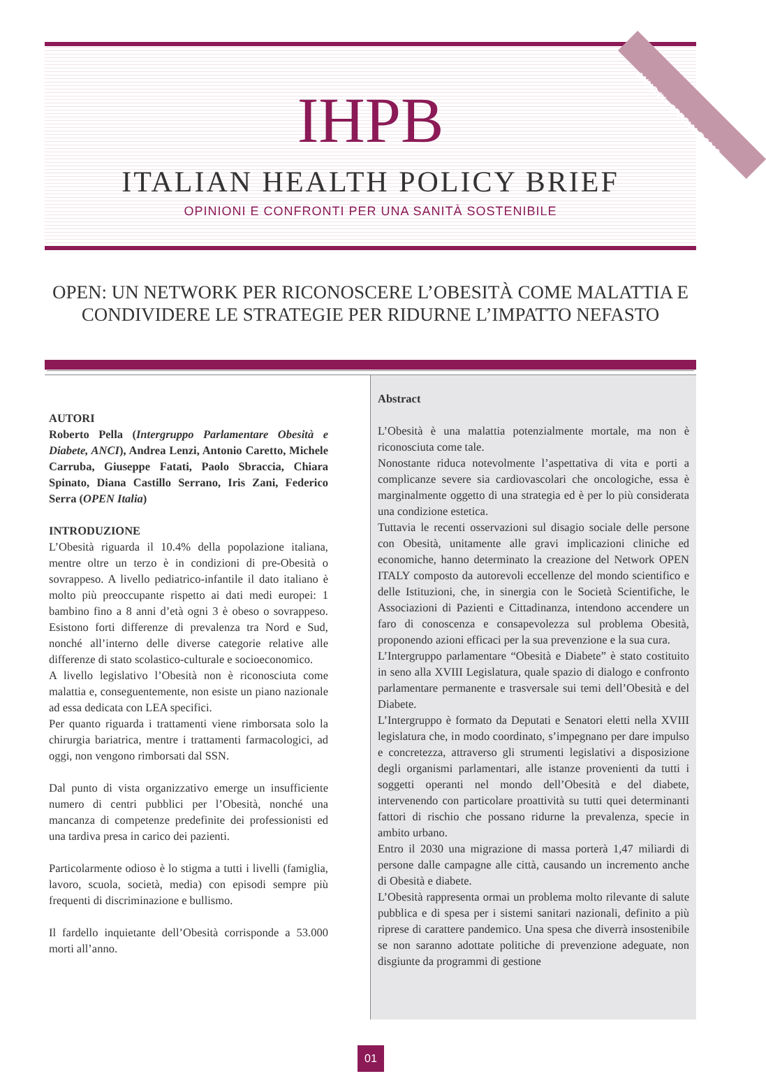ANNO IX - SPECIALE 2019
IHPB
ITALIAN HEALTH POLICY BRIEF
OPINIONI E CONFRONTI PER UNA SANITÀ SOSTENIBILE
OPEN: UN NETWORK PER RICONOSCERE L’OBESITÀ COME MALATTIA E CONDIVIDERE LE STRATEGIE PER RIDURNE L’IMPATTO NEFASTO
AUTORI
Roberto Pella (Intergruppo Parlamentare Obesità e Diabete, ANCI), Andrea Lenzi, Antonio Caretto, Michele Carruba, Giuseppe Fatati, Paolo Sbraccia, Chiara Spinato, Diana Castillo Serrano, Iris Zani, Federico Serra (OPEN Italia)
INTRODUZIONE
L’Obesità riguarda il 10.4% della popolazione italiana, mentre oltre un terzo è in condizioni di pre-Obesità o sovrappeso. A livello pediatrico-infantile il dato italiano è molto più preoccupante rispetto ai dati medi europei: 1 bambino fino a 8 anni d’età ogni 3 è obeso o sovrappeso. Esistono forti differenze di prevalenza tra Nord e Sud, nonché all’interno delle diverse categorie relative alle differenze di stato scolastico-culturale e socioeconomico.
A livello legislativo l’Obesità non è riconosciuta come malattia e, conseguentemente, non esiste un piano nazionale ad essa dedicata con LEA specifici.
Per quanto riguarda i trattamenti viene rimborsata solo la chirurgia bariatrica, mentre i trattamenti farmacologici, ad oggi, non vengono rimborsati dal SSN.
Dal punto di vista organizzativo emerge un insufficiente numero di centri pubblici per l’Obesità, nonché una mancanza di competenze predefinite dei professionisti ed una tardiva presa in carico dei pazienti.
Particolarmente odioso è lo stigma a tutti i livelli (famiglia, lavoro, scuola, società, media) con episodi sempre più frequenti di discriminazione e bullismo.
Il fardello inquietante dell’Obesità corrisponde a 53.000 morti all’anno.
Abstract
L’Obesità è una malattia potenzialmente mortale, ma non è riconosciuta come tale.
Nonostante riduca notevolmente l’aspettativa di vita e porti a complicanze severe sia cardiovascolari che oncologiche, essa è marginalmente oggetto di una strategia ed è per lo più considerata una condizione estetica.
Tuttavia le recenti osservazioni sul disagio sociale delle persone con Obesità, unitamente alle gravi implicazioni cliniche ed economiche, hanno determinato la creazione del Network OPEN ITALY composto da autorevoli eccellenze del mondo scientifico e delle Istituzioni, che, in sinergia con le Società Scientifiche, le Associazioni di Pazienti e Cittadinanza, intendono accendere un faro di conoscenza e consapevolezza sul problema Obesità, proponendo azioni efficaci per la sua prevenzione e la sua cura.
L’Intergruppo parlamentare “Obesità e Diabete” è stato costituito in seno alla XVIII Legislatura, quale spazio di dialogo e confronto parlamentare permanente e trasversale sui temi dell’Obesità e del Diabete.
L’Intergruppo è formato da Deputati e Senatori eletti nella XVIII legislatura che, in modo coordinato, s’impegnano per dare impulso e concretezza, attraverso gli strumenti legislativi a disposizione degli organismi parlamentari, alle istanze provenienti da tutti i soggetti operanti nel mondo dell’Obesità e del diabete, intervenendo con particolare proattività su tutti quei determinanti fattori di rischio che possano ridurne la prevalenza, specie in ambito urbano.
Entro il 2030 una migrazione di massa porterà 1,47 miliardi di persone dalle campagne alle città, causando un incremento anche di Obesità e diabete.
L’Obesità rappresenta ormai un problema molto rilevante di salute pubblica e di spesa per i sistemi sanitari nazionali, definito a più riprese di carattere pandemico. Una spesa che diverrà insostenibile se non saranno adottate politiche di prevenzione adeguate, non disgiunte da programmi di gestione
01